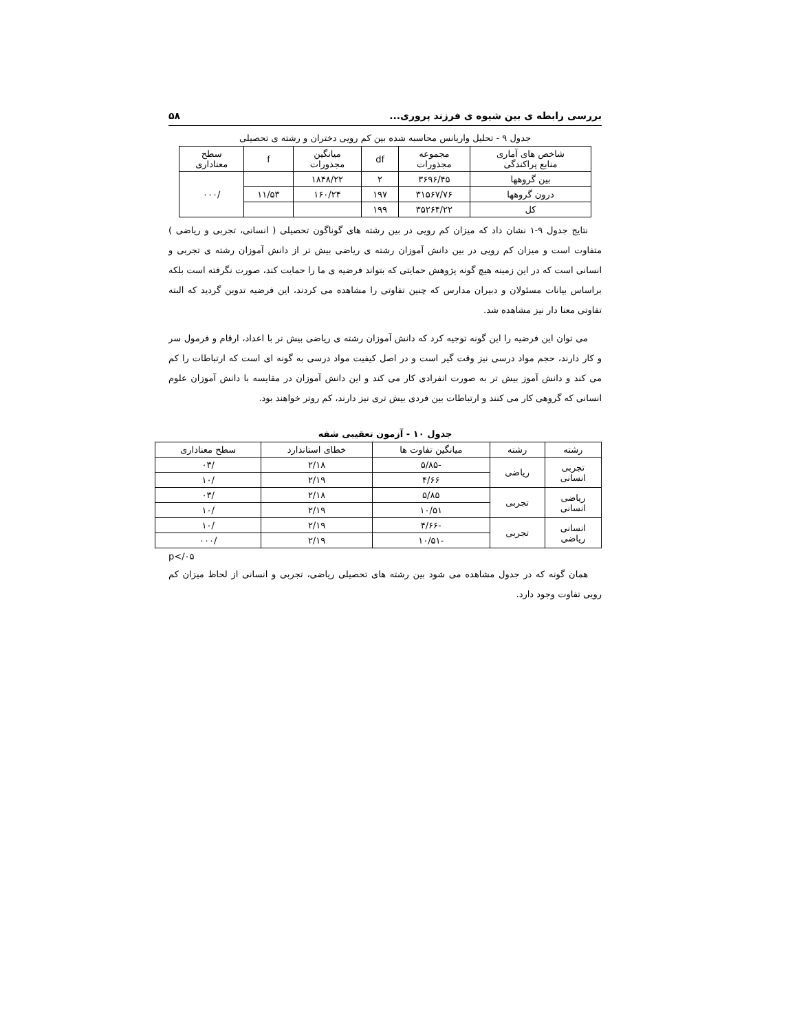بررسی رابطه ی بین شیوه ی فرزند پروری... ۵۸
جدول ۹ - تحلیل واریانس محاسبه شده بین کم رویی دختران و رشته ی تحصیلی
| شاخص های آماری منابع پراکندگی | مجموعه مجذورات | df | میانگین مجذورات | f | سطح معناداری |
| --- | --- | --- | --- | --- | --- |
| بین گروهها | ۳۶۹۶/۴۵ | ۲ | ۱۸۴۸/۲۲ | | /۰۰۰ |
| درون گروهها | ۳۱۵۶۷/۷۶ | ۱۹۷ | ۱۶۰/۲۴ | ۱۱/۵۳ | |
| کل | ۳۵۲۶۴/۲۲ | ۱۹۹ | | | |
نتایج جدول ۹-۱ نشان داد که میزان کم رویی در بین رشته های گوناگون تحصیلی ( انسانی، تجربی و ریاضی ) متفاوت است و میزان کم رویی در بین دانش آموزان رشته ی ریاضی بیش تر از دانش آموزان رشته ی تجربی و انسانی است که در این زمینه هیچ گونه پژوهش حمایتی که بتواند فرضیه ی ما را حمایت کند، صورت نگرفته است بلکه براساس بیانات مسئولان و دبیران مدارس که چنین تفاوتی را مشاهده می کردند، این فرضیه تدوین گردید که البته تفاوتی معنا دار نیز مشاهده شد.
می توان این فرضیه را این گونه توجیه کرد که دانش آموزان رشته ی ریاضی بیش تر با اعداد، ارقام و فرمول سر و کار دارند، حجم مواد درسی نیز وقت گیر است و در اصل کیفیت مواد درسی به گونه ای است که ارتباطات را کم می کند و دانش آموز بیش تر به صورت انفرادی کار می کند و این دانش آموزان در مقایسه با دانش آموزان علوم انسانی که گروهی کار می کنند و ارتباطات بین فردی بیش تری نیز دارند، کم روتر خواهند بود.
جدول ۱۰ - آزمون تعقیبی شفه
| رشته | رشته | میانگین تفاوت ها | خطای استاندارد | سطح معناداری |
| --- | --- | --- | --- | --- |
| تجربی انسانی | ریاضی | -۵/۸۵ | ۲/۱۸ | /۰۳ |
| | | ۴/۶۶ | ۲/۱۹ | /۱۰ |
| ریاضی انسانی | تجربی | ۵/۸۵ | ۲/۱۸ | /۰۳ |
| | | ۱۰/۵۱ | ۲/۱۹ | /۱۰ |
| انسانی ریاضی | تجربی | -۴/۶۶ | ۲/۱۹ | /۱۰ |
| | | -۱۰/۵۱ | ۲/۱۹ | /۰۰۰ |
p</۰۵
همان گونه که در جدول مشاهده می شود بین رشته های تحصیلی ریاضی، تجربی و انسانی از لحاظ میزان کم رویی تفاوت وجود دارد.